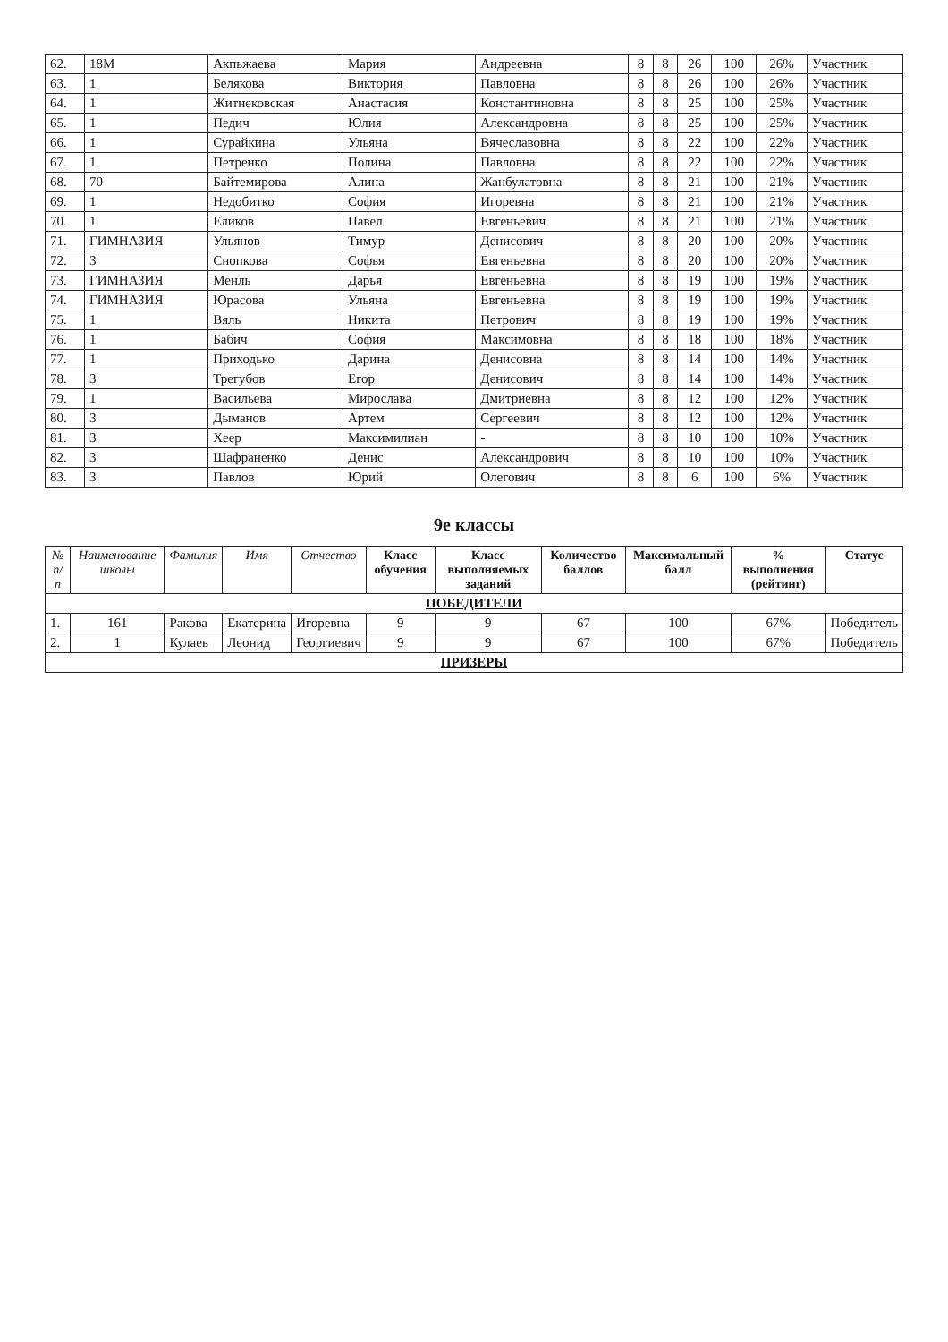| 62. | 18М | Акпьжаева | Мария | Андреевна | 8 | 8 | 26 | 100 | 26% | Участник |
| 63. | 1 | Белякова | Виктория | Павловна | 8 | 8 | 26 | 100 | 26% | Участник |
| 64. | 1 | Житнековская | Анастасия | Константиновна | 8 | 8 | 25 | 100 | 25% | Участник |
| 65. | 1 | Педич | Юлия | Александровна | 8 | 8 | 25 | 100 | 25% | Участник |
| 66. | 1 | Сурайкина | Ульяна | Вячеславовна | 8 | 8 | 22 | 100 | 22% | Участник |
| 67. | 1 | Петренко | Полина | Павловна | 8 | 8 | 22 | 100 | 22% | Участник |
| 68. | 70 | Байтемирова | Алина | Жанбулатовна | 8 | 8 | 21 | 100 | 21% | Участник |
| 69. | 1 | Недобитко | София | Игоревна | 8 | 8 | 21 | 100 | 21% | Участник |
| 70. | 1 | Еликов | Павел | Евгеньевич | 8 | 8 | 21 | 100 | 21% | Участник |
| 71. | ГИМНАЗИЯ | Ульянов | Тимур | Денисович | 8 | 8 | 20 | 100 | 20% | Участник |
| 72. | 3 | Снопкова | Софья | Евгеньевна | 8 | 8 | 20 | 100 | 20% | Участник |
| 73. | ГИМНАЗИЯ | Менль | Дарья | Евгеньевна | 8 | 8 | 19 | 100 | 19% | Участник |
| 74. | ГИМНАЗИЯ | Юрасова | Ульяна | Евгеньевна | 8 | 8 | 19 | 100 | 19% | Участник |
| 75. | 1 | Вяль | Никита | Петрович | 8 | 8 | 19 | 100 | 19% | Участник |
| 76. | 1 | Бабич | София | Максимовна | 8 | 8 | 18 | 100 | 18% | Участник |
| 77. | 1 | Приходько | Дарина | Денисовна | 8 | 8 | 14 | 100 | 14% | Участник |
| 78. | 3 | Трегубов | Егор | Денисович | 8 | 8 | 14 | 100 | 14% | Участник |
| 79. | 1 | Васильева | Мирослава | Дмитриевна | 8 | 8 | 12 | 100 | 12% | Участник |
| 80. | 3 | Дыманов | Артем | Сергеевич | 8 | 8 | 12 | 100 | 12% | Участник |
| 81. | 3 | Хеер | Максимилиан | - | 8 | 8 | 10 | 100 | 10% | Участник |
| 82. | 3 | Шафраненко | Денис | Александрович | 8 | 8 | 10 | 100 | 10% | Участник |
| 83. | 3 | Павлов | Юрий | Олегович | 8 | 8 | 6 | 100 | 6% | Участник |
9е классы
| № п/п | Наименование школы | Фамилия | Имя | Отчество | Класс обучения | Класс выполняемых заданий | Количество баллов | Максимальный балл | % выполнения (рейтинг) | Статус |
| --- | --- | --- | --- | --- | --- | --- | --- | --- | --- | --- |
| ПОБЕДИТЕЛИ | | | | | | | | | | |
| 1. | 161 | Ракова | Екатерина | Игоревна | 9 | 9 | 67 | 100 | 67% | Победитель |
| 2. | 1 | Кулаев | Леонид | Георгиевич | 9 | 9 | 67 | 100 | 67% | Победитель |
| ПРИЗЕРЫ | | | | | | | | | | |